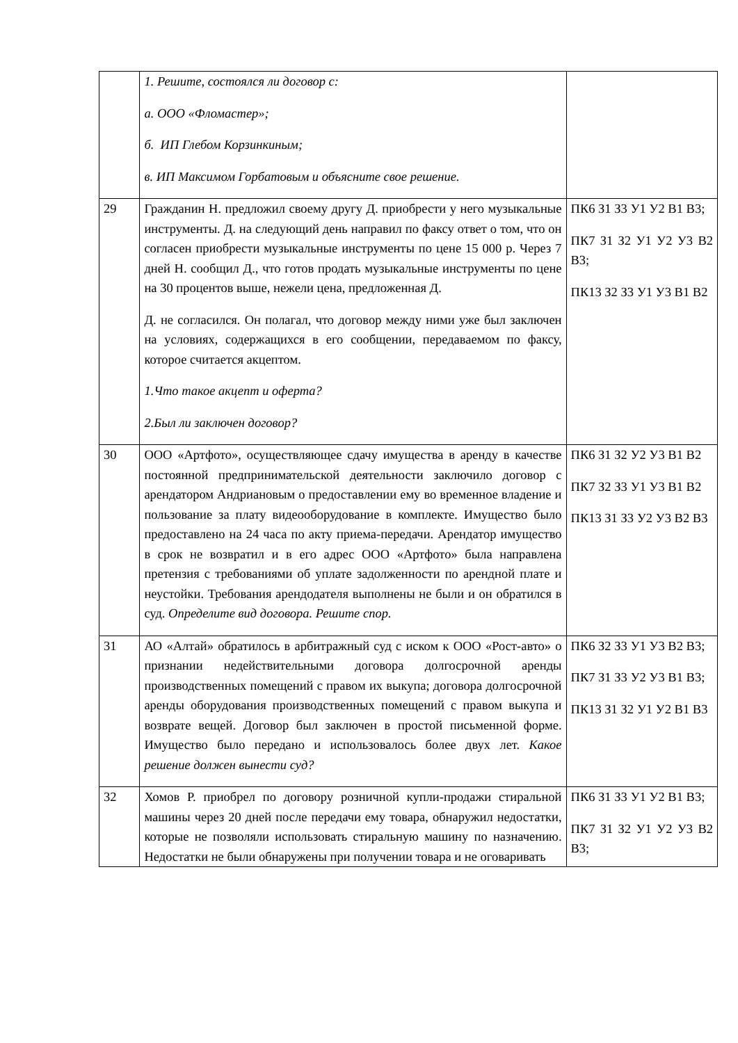| | 1. Решите, состоялся ли договор с: а. ООО «Фломастер»; б. ИП Глебом Корзинкиным; в. ИП Максимом Горбатовым и объясните свое решение. | |
| 29 | Гражданин Н. предложил своему другу Д. приобрести у него музыкальные инструменты. Д. на следующий день направил по факсу ответ о том, что он согласен приобрести музыкальные инструменты по цене 15 000 р. Через 7 дней Н. сообщил Д., что готов продать музыкальные инструменты по цене на 30 процентов выше, нежели цена, предложенная Д. Д. не согласился. Он полагал, что договор между ними уже был заключен на условиях, содержащихся в его сообщении, передаваемом по факсу, которое считается акцептом. 1.Что такое акцепт и оферта? 2.Был ли заключен договор? | ПК6 З1 З3 У1 У2 В1 В3; ПК7 З1 З2 У1 У2 У3 В2 В3; ПК13 З2 З3 У1 У3 В1 В2 |
| 30 | ООО «Артфото», осуществляющее сдачу имущества в аренду в качестве постоянной предпринимательской деятельности заключило договор с арендатором Андриановым о предоставлении ему во временное владение и пользование за плату видеооборудование в комплекте. Имущество было предоставлено на 24 часа по акту приема-передачи. Арендатор имущество в срок не возвратил и в его адрес ООО «Артфото» была направлена претензия с требованиями об уплате задолженности по арендной плате и неустойки. Требования арендодателя выполнены не были и он обратился в суд. Определите вид договора. Решите спор. | ПК6 З1 З2 У2 У3 В1 В2 ПК7 З2 З3 У1 У3 В1 В2 ПК13 З1 З3 У2 У3 В2 В3 |
| 31 | АО «Алтай» обратилось в арбитражный суд с иском к ООО «Рост-авто» о признании недействительными договора долгосрочной аренды производственных помещений с правом их выкупа; договора долгосрочной аренды оборудования производственных помещений с правом выкупа и возврате вещей. Договор был заключен в простой письменной форме. Имущество было передано и использовалось более двух лет. Какое решение должен вынести суд? | ПК6 З2 З3 У1 У3 В2 В3; ПК7 З1 З3 У2 У3 В1 В3; ПК13 З1 З2 У1 У2 В1 В3 |
| 32 | Хомов Р. приобрел по договору розничной купли-продажи стиральной машины через 20 дней после передачи ему товара, обнаружил недостатки, которые не позволяли использовать стиральную машину по назначению. Недостатки не были обнаружены при получении товара и не оговаривать | ПК6 З1 З3 У1 У2 В1 В3; ПК7 З1 З2 У1 У2 У3 В2 В3; |